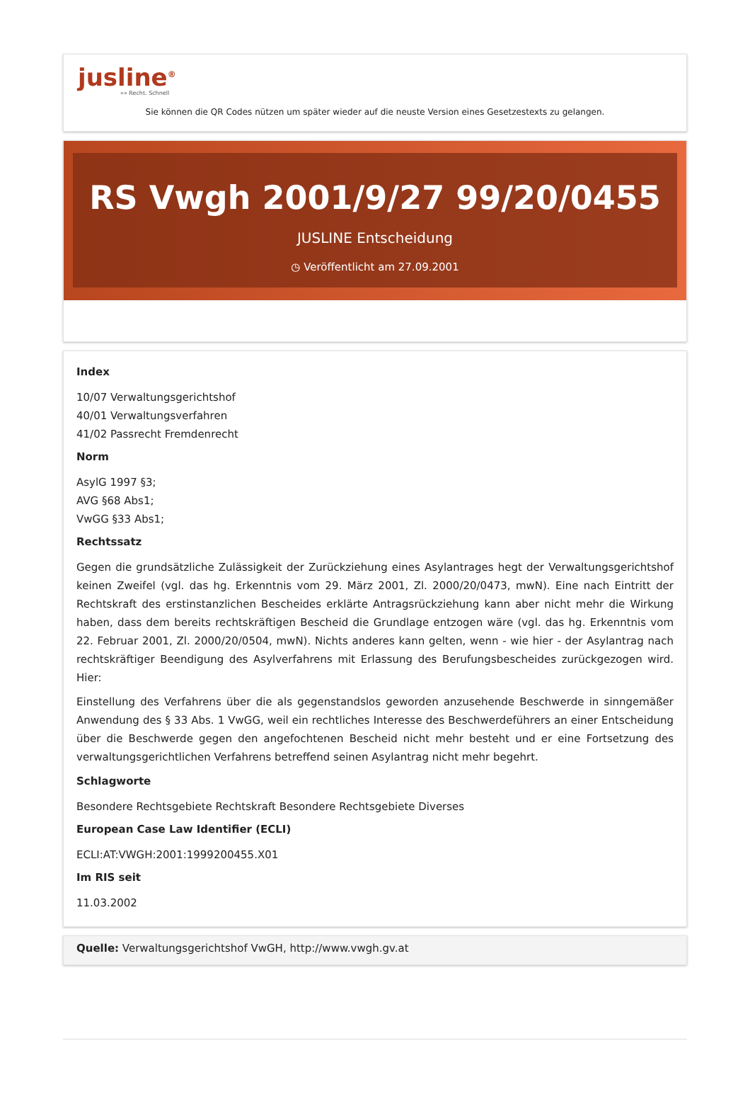jusline<sup>®</sup>
»» Recht. Schnell
Sie können die QR Codes nützen um später wieder auf die neuste Version eines Gesetzestexts zu gelangen.
RS Vwgh 2001/9/27 99/20/0455
JUSLINE Entscheidung
◷ Veröffentlicht am 27.09.2001
Index
10/07 Verwaltungsgerichtshof
40/01 Verwaltungsverfahren
41/02 Passrecht Fremdenrecht
Norm
AsylG 1997 §3;
AVG §68 Abs1;
VwGG §33 Abs1;
Rechtssatz
Gegen die grundsätzliche Zulässigkeit der Zurückziehung eines Asylantrages hegt der Verwaltungsgerichtshof keinen Zweifel (vgl. das hg. Erkenntnis vom 29. März 2001, Zl. 2000/20/0473, mwN). Eine nach Eintritt der Rechtskraft des erstinstanzlichen Bescheides erklärte Antragsrückziehung kann aber nicht mehr die Wirkung haben, dass dem bereits rechtskräftigen Bescheid die Grundlage entzogen wäre (vgl. das hg. Erkenntnis vom 22. Februar 2001, Zl. 2000/20/0504, mwN). Nichts anderes kann gelten, wenn - wie hier - der Asylantrag nach rechtskräftiger Beendigung des Asylverfahrens mit Erlassung des Berufungsbescheides zurückgezogen wird. Hier:
Einstellung des Verfahrens über die als gegenstandslos geworden anzusehende Beschwerde in sinngemäßer Anwendung des § 33 Abs. 1 VwGG, weil ein rechtliches Interesse des Beschwerdeführers an einer Entscheidung über die Beschwerde gegen den angefochtenen Bescheid nicht mehr besteht und er eine Fortsetzung des verwaltungsgerichtlichen Verfahrens betreffend seinen Asylantrag nicht mehr begehrt.
Schlagworte
Besondere Rechtsgebiete Rechtskraft Besondere Rechtsgebiete Diverses
European Case Law Identifier (ECLI)
ECLI:AT:VWGH:2001:1999200455.X01
Im RIS seit
11.03.2002
Quelle: Verwaltungsgerichtshof VwGH, http://www.vwgh.gv.at